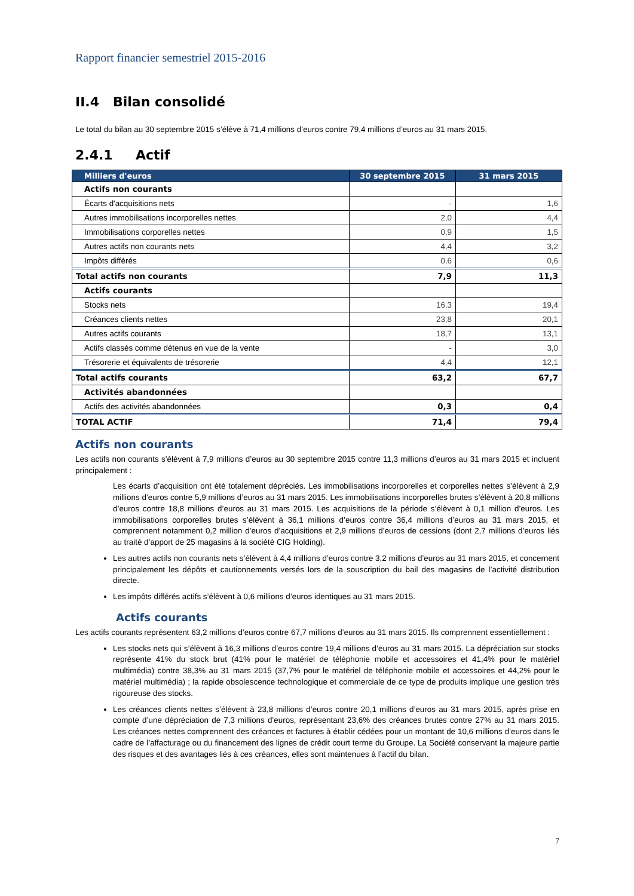Rapport financier semestriel 2015-2016
II.4 Bilan consolidé
Le total du bilan au 30 septembre 2015 s’élève à 71,4 millions d’euros contre 79,4 millions d’euros au 31 mars 2015.
2.4.1 Actif
| Milliers d'euros | 30 septembre 2015 | 31 mars 2015 |
| --- | --- | --- |
| Actifs non courants | | |
| Écarts d'acquisitions nets | - | 1,6 |
| Autres immobilisations incorporelles nettes | 2,0 | 4,4 |
| Immobilisations corporelles nettes | 0,9 | 1,5 |
| Autres actifs non courants nets | 4,4 | 3,2 |
| Impôts différés | 0,6 | 0,6 |
| Total actifs non courants | 7,9 | 11,3 |
| Actifs courants | | |
| Stocks nets | 16,3 | 19,4 |
| Créances clients nettes | 23,8 | 20,1 |
| Autres actifs courants | 18,7 | 13,1 |
| Actifs classés comme détenus en vue de la vente | - | 3,0 |
| Trésorerie et équivalents de trésorerie | 4,4 | 12,1 |
| Total actifs courants | 63,2 | 67,7 |
| Activités abandonnées | | |
| Actifs des activités abandonnées | 0,3 | 0,4 |
| TOTAL ACTIF | 71,4 | 79,4 |
Actifs non courants
Les actifs non courants s’élèvent à 7,9 millions d’euros au 30 septembre 2015 contre 11,3 millions d’euros au 31 mars 2015 et incluent principalement :
Les écarts d’acquisition ont été totalement dépréciés. Les immobilisations incorporelles et corporelles nettes s’élèvent à 2,9 millions d’euros contre 5,9 millions d’euros au 31 mars 2015. Les immobilisations incorporelles brutes s’élèvent à 20,8 millions d’euros contre 18,8 millions d’euros au 31 mars 2015. Les acquisitions de la période s’élèvent à 0,1 million d’euros. Les immobilisations corporelles brutes s’élèvent à 36,1 millions d’euros contre 36,4 millions d’euros au 31 mars 2015, et comprennent notamment 0,2 million d’euros d’acquisitions et 2,9 millions d’euros de cessions (dont 2,7 millions d’euros liés au traité d’apport de 25 magasins à la société CIG Holding).
Les autres actifs non courants nets s’élèvent à 4,4 millions d’euros contre 3,2 millions d’euros au 31 mars 2015, et concernent principalement les dépôts et cautionnements versés lors de la souscription du bail des magasins de l’activité distribution directe.
Les impôts différés actifs s’élèvent à 0,6 millions d’euros identiques au 31 mars 2015.
Actifs courants
Les actifs courants représentent 63,2 millions d’euros contre 67,7 millions d’euros au 31 mars 2015. Ils comprennent essentiellement :
Les stocks nets qui s’élèvent à 16,3 millions d’euros contre 19,4 millions d’euros au 31 mars 2015. La dépréciation sur stocks représente 41% du stock brut (41% pour le matériel de téléphonie mobile et accessoires et 41,4% pour le matériel multimédia) contre 38,3% au 31 mars 2015 (37,7% pour le matériel de téléphonie mobile et accessoires et 44,2% pour le matériel multimédia) ; la rapide obsolescence technologique et commerciale de ce type de produits implique une gestion très rigoureuse des stocks.
Les créances clients nettes s’élèvent à 23,8 millions d’euros contre 20,1 millions d’euros au 31 mars 2015, après prise en compte d’une dépréciation de 7,3 millions d’euros, représentant 23,6% des créances brutes contre 27% au 31 mars 2015. Les créances nettes comprennent des créances et factures à établir cédées pour un montant de 10,6 millions d’euros dans le cadre de l’affacturage ou du financement des lignes de crédit court terme du Groupe. La Société conservant la majeure partie des risques et des avantages liés à ces créances, elles sont maintenues à l’actif du bilan.
7